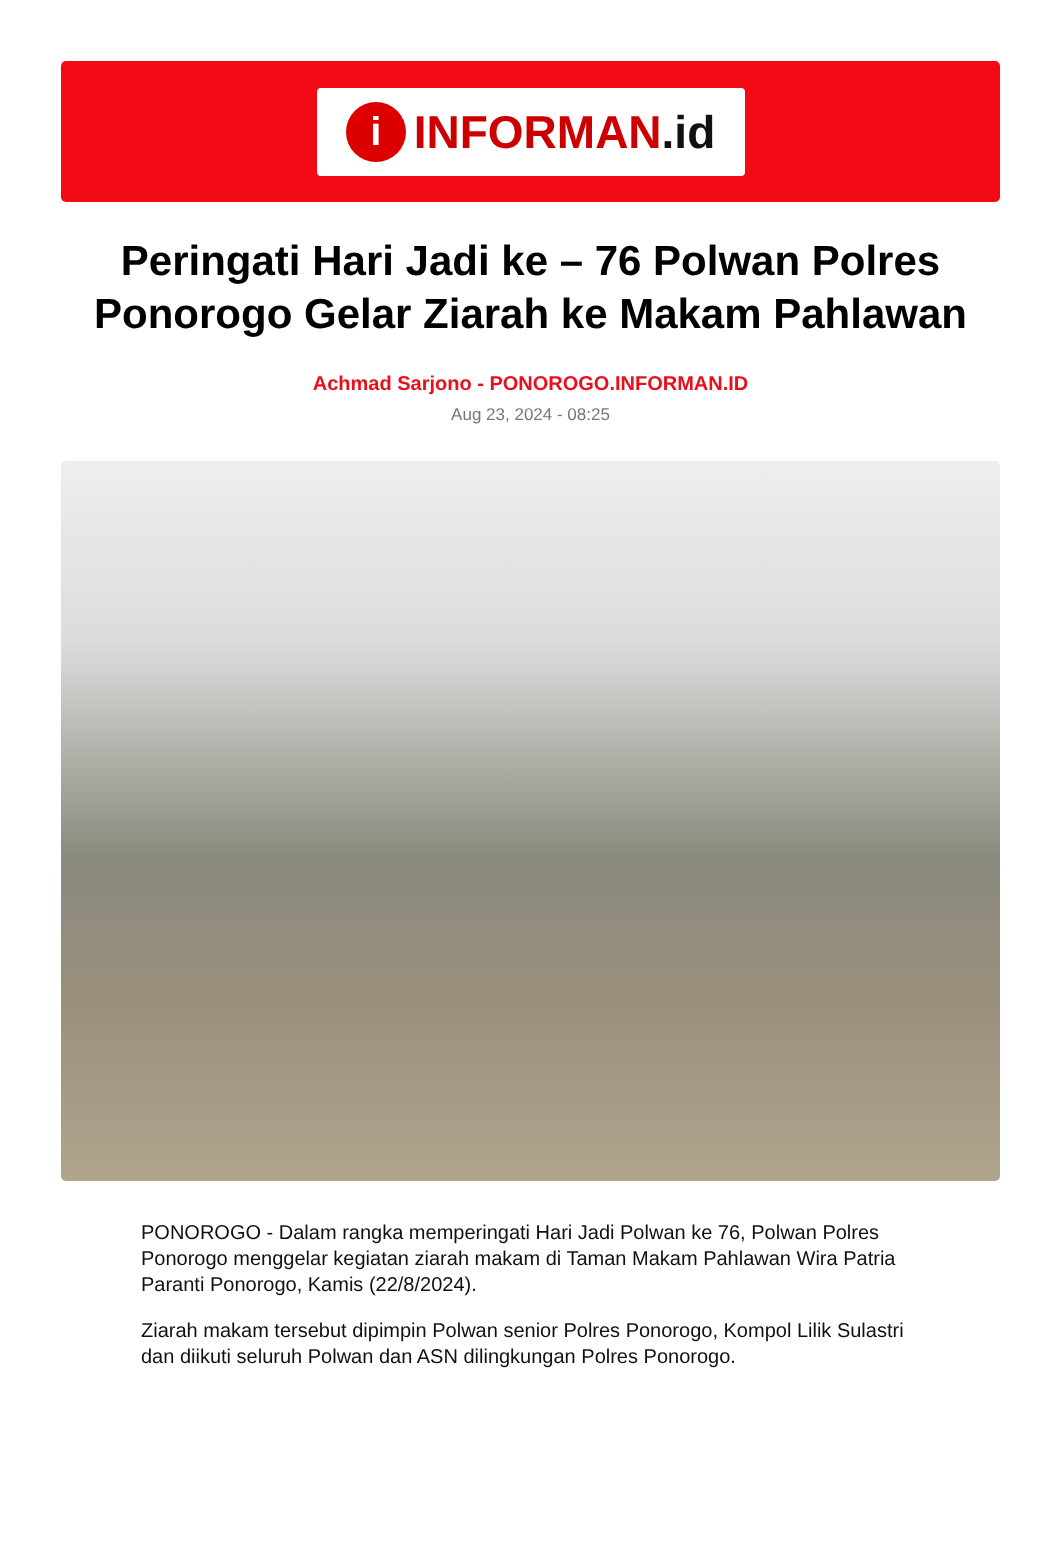i INFORMAN.id
Peringati Hari Jadi ke – 76 Polwan Polres Ponorogo Gelar Ziarah ke Makam Pahlawan
Achmad Sarjono - PONOROGO.INFORMAN.ID
Aug 23, 2024 - 08:25
PONOROGO - Dalam rangka memperingati Hari Jadi Polwan ke 76, Polwan Polres Ponorogo menggelar kegiatan ziarah makam di Taman Makam Pahlawan Wira Patria Paranti Ponorogo, Kamis (22/8/2024).
Ziarah makam tersebut dipimpin Polwan senior Polres Ponorogo, Kompol Lilik Sulastri dan diikuti seluruh Polwan dan ASN dilingkungan Polres Ponorogo.